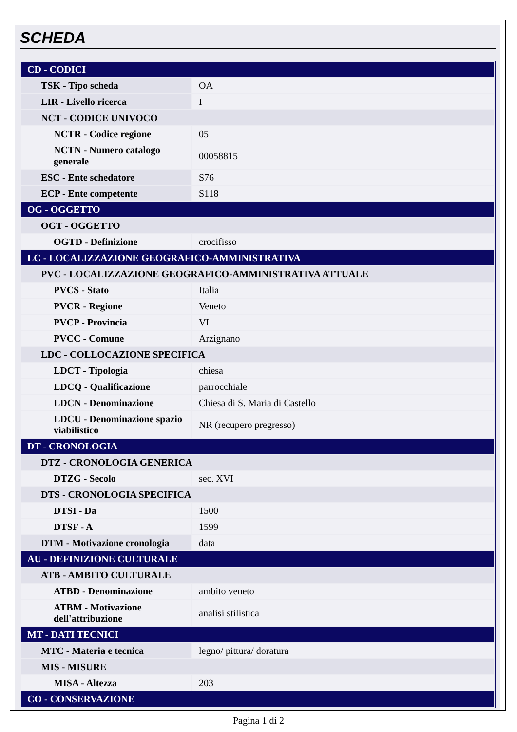SCHEDA
| CD - CODICI | |
| TSK - Tipo scheda | OA |
| LIR - Livello ricerca | I |
| NCT - CODICE UNIVOCO | |
| NCTR - Codice regione | 05 |
| NCTN - Numero catalogo generale | 00058815 |
| ESC - Ente schedatore | S76 |
| ECP - Ente competente | S118 |
| OG - OGGETTO | |
| OGT - OGGETTO | |
| OGTD - Definizione | crocifisso |
| LC - LOCALIZZAZIONE GEOGRAFICO-AMMINISTRATIVA | |
| PVC - LOCALIZZAZIONE GEOGRAFICO-AMMINISTRATIVA ATTUALE | |
| PVCS - Stato | Italia |
| PVCR - Regione | Veneto |
| PVCP - Provincia | VI |
| PVCC - Comune | Arzignano |
| LDC - COLLOCAZIONE SPECIFICA | |
| LDCT - Tipologia | chiesa |
| LDCQ - Qualificazione | parrocchiale |
| LDCN - Denominazione | Chiesa di S. Maria di Castello |
| LDCU - Denominazione spazio viabilistico | NR (recupero pregresso) |
| DT - CRONOLOGIA | |
| DTZ - CRONOLOGIA GENERICA | |
| DTZG - Secolo | sec. XVI |
| DTS - CRONOLOGIA SPECIFICA | |
| DTSI - Da | 1500 |
| DTSF - A | 1599 |
| DTM - Motivazione cronologia | data |
| AU - DEFINIZIONE CULTURALE | |
| ATB - AMBITO CULTURALE | |
| ATBD - Denominazione | ambito veneto |
| ATBM - Motivazione dell'attribuzione | analisi stilistica |
| MT - DATI TECNICI | |
| MTC - Materia e tecnica | legno/ pittura/ doratura |
| MIS - MISURE | |
| MISA - Altezza | 203 |
| CO - CONSERVAZIONE | |
Pagina 1 di 2